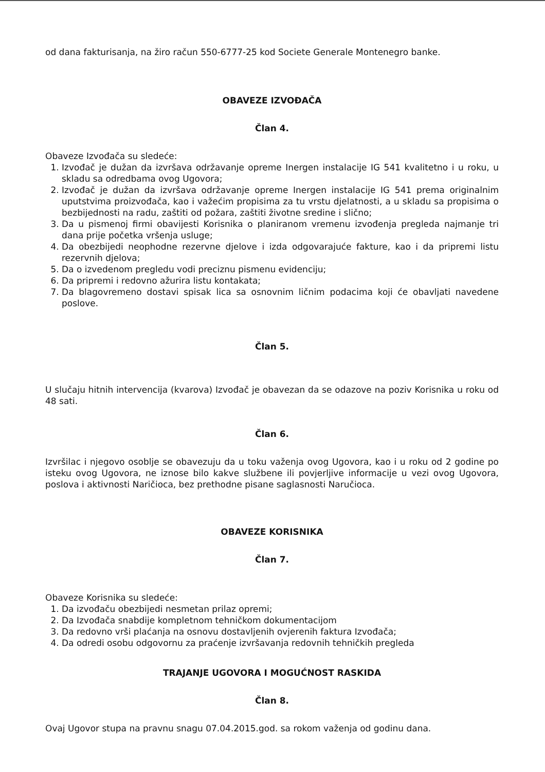od dana fakturisanja, na žiro račun 550-6777-25 kod Societe Generale Montenegro banke.
OBAVEZE IZVOĐAČA
Član 4.
Obaveze Izvođača su sledeće:
1. Izvođač je dužan da izvršava održavanje opreme Inergen instalacije IG 541 kvalitetno i u roku, u skladu sa odredbama ovog Ugovora;
2. Izvođač je dužan da izvršava održavanje opreme Inergen instalacije IG 541 prema originalnim uputstvima proizvođača, kao i važećim propisima za tu vrstu djelatnosti, a u skladu sa propisima o bezbijednosti na radu, zaštiti od požara, zaštiti životne sredine i slično;
3. Da u pismenoj firmi obavijesti Korisnika o planiranom vremenu izvođenja pregleda najmanje tri dana prije početka vršenja usluge;
4. Da obezbijedi neophodne rezervne djelove i izda odgovarajuće fakture, kao i da pripremi listu rezervnih djelova;
5. Da o izvedenom pregledu vodi preciznu pismenu evidenciju;
6. Da pripremi i redovno ažurira listu kontakata;
7. Da blagovremeno dostavi spisak lica sa osnovnim ličnim podacima koji će obavljati navedene poslove.
Član 5.
U slučaju hitnih intervencija (kvarova) Izvođač je obavezan da se odazove na poziv Korisnika u roku od 48 sati.
Član 6.
Izvršilac i njegovo osoblje se obavezuju da u toku važenja ovog Ugovora, kao i u roku od 2 godine po isteku ovog Ugovora, ne iznose bilo kakve službene ili povjerljive informacije u vezi ovog Ugovora, poslova i aktivnosti Naričioca, bez prethodne pisane saglasnosti Naručioca.
OBAVEZE KORISNIKA
Član 7.
Obaveze Korisnika su sledeće:
1. Da izvođaču obezbijedi nesmetan prilaz opremi;
2. Da Izvođača snabdije kompletnom tehničkom dokumentacijom
3. Da redovno vrši plaćanja na osnovu dostavljenih ovjerenih faktura Izvođača;
4. Da odredi osobu odgovornu za praćenje izvršavanja redovnih tehničkih pregleda
TRAJANJE UGOVORA I MOGUĆNOST RASKIDA
Član 8.
Ovaj Ugovor stupa na pravnu snagu 07.04.2015.god. sa rokom važenja od godinu dana.